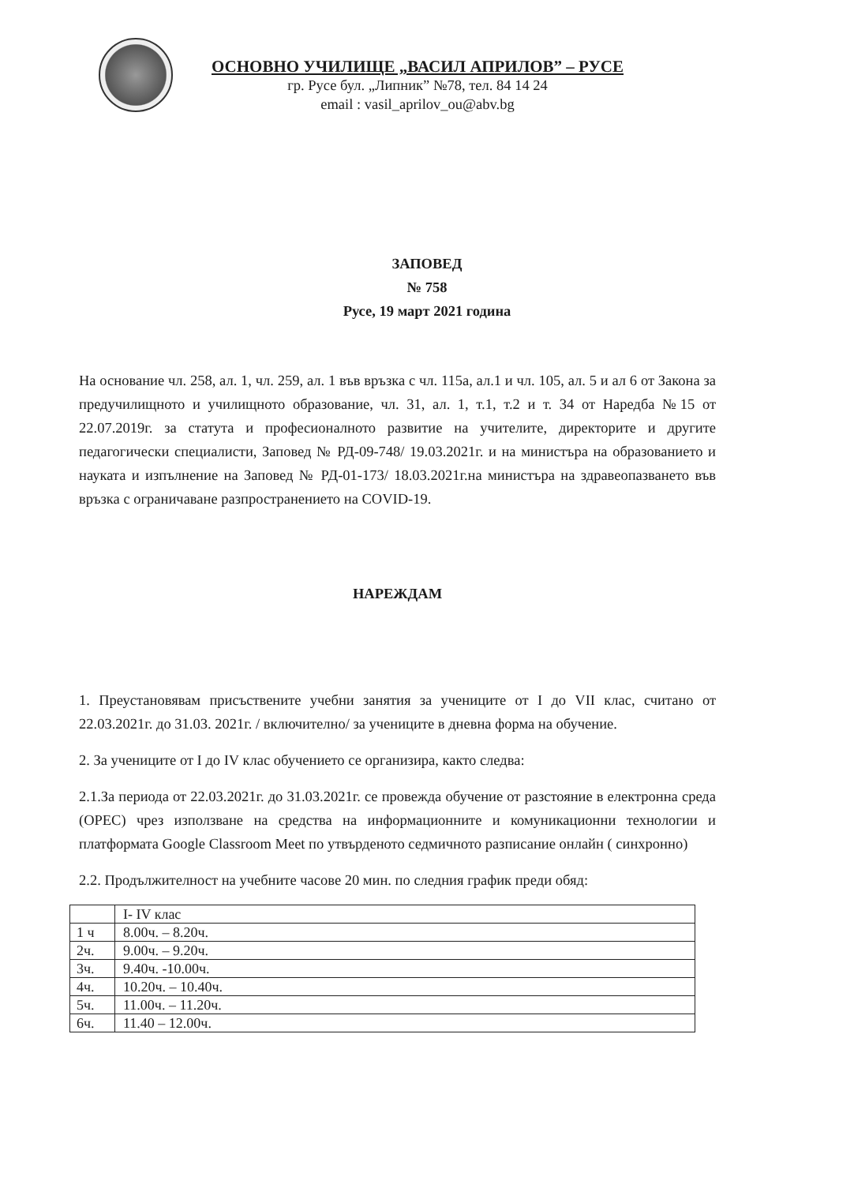ОСНОВНО УЧИЛИЩЕ „ВАСИЛ АПРИЛОВ” – РУСЕ
гр. Русе бул. „Липник” №78, тел. 84 14 24
email : vasil_aprilov_ou@abv.bg
ЗАПОВЕД
№ 758
Русе, 19 март 2021 година
На основание чл. 258, ал. 1, чл. 259, ал. 1 във връзка с чл. 115а, ал.1 и чл. 105, ал. 5 и ал 6 от Закона за предучилищното и училищното образование, чл. 31, ал. 1, т.1, т.2 и т. 34 от Наредба №15 от 22.07.2019г. за статута и професионалното развитие на учителите, директорите и другите педагогически специалисти, Заповед № РД-09-748/ 19.03.2021г. и на министъра на образованието и науката и изпълнение на Заповед № РД-01-173/ 18.03.2021г.на министъра на здравеопазването във връзка с ограничаване разпространението на COVID-19.
НАРЕЖДАМ
1. Преустановявам присъствените учебни занятия за учениците от I до VII клас, считано от 22.03.2021г. до 31.03. 2021г. / включително/ за учениците в дневна форма на обучение.
2. За учениците от I до IV клас обучението се организира, както следва:
2.1.За периода от 22.03.2021г. до 31.03.2021г. се провежда обучение от разстояние в електронна среда (ОРЕС) чрез използване на средства на информационните и комуникационни технологии и платформата Google Classroom Meet по утвърденото седмичното разписание онлайн ( синхронно)
2.2. Продължителност на учебните часове 20 мин. по следния график преди обяд:
| | I- IV клас |
| 1 ч | 8.00ч. – 8.20ч. |
| 2ч. | 9.00ч. – 9.20ч. |
| 3ч. | 9.40ч. -10.00ч. |
| 4ч. | 10.20ч. – 10.40ч. |
| 5ч. | 11.00ч. – 11.20ч. |
| 6ч. | 11.40 – 12.00ч. |